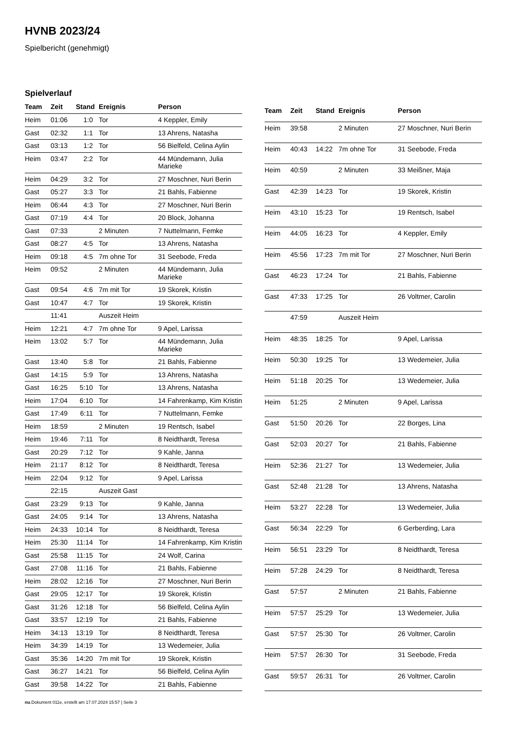HVNB 2023/24
Spielbericht (genehmigt)
Spielverlauf
| Team | Zeit | Stand | Ereignis | Person |
| --- | --- | --- | --- | --- |
| Heim | 01:06 | 1:0 | Tor | 4 Keppler, Emily |
| Gast | 02:32 | 1:1 | Tor | 13 Ahrens, Natasha |
| Gast | 03:13 | 1:2 | Tor | 56 Bielfeld, Celina Aylin |
| Heim | 03:47 | 2:2 | Tor | 44 Mündemann, Julia Marieke |
| Heim | 04:29 | 3:2 | Tor | 27 Moschner, Nuri Berin |
| Gast | 05:27 | 3:3 | Tor | 21 Bahls, Fabienne |
| Heim | 06:44 | 4:3 | Tor | 27 Moschner, Nuri Berin |
| Gast | 07:19 | 4:4 | Tor | 20 Block, Johanna |
| Gast | 07:33 | | 2 Minuten | 7 Nuttelmann, Femke |
| Gast | 08:27 | 4:5 | Tor | 13 Ahrens, Natasha |
| Heim | 09:18 | 4:5 | 7m ohne Tor | 31 Seebode, Freda |
| Heim | 09:52 | | 2 Minuten | 44 Mündemann, Julia Marieke |
| Gast | 09:54 | 4:6 | 7m mit Tor | 19 Skorek, Kristin |
| Gast | 10:47 | 4:7 | Tor | 19 Skorek, Kristin |
| | 11:41 | | Auszeit Heim | |
| Heim | 12:21 | 4:7 | 7m ohne Tor | 9 Apel, Larissa |
| Heim | 13:02 | 5:7 | Tor | 44 Mündemann, Julia Marieke |
| Gast | 13:40 | 5:8 | Tor | 21 Bahls, Fabienne |
| Gast | 14:15 | 5:9 | Tor | 13 Ahrens, Natasha |
| Gast | 16:25 | 5:10 | Tor | 13 Ahrens, Natasha |
| Heim | 17:04 | 6:10 | Tor | 14 Fahrenkamp, Kim Kristin |
| Gast | 17:49 | 6:11 | Tor | 7 Nuttelmann, Femke |
| Heim | 18:59 | | 2 Minuten | 19 Rentsch, Isabel |
| Heim | 19:46 | 7:11 | Tor | 8 Neidthardt, Teresa |
| Gast | 20:29 | 7:12 | Tor | 9 Kahle, Janna |
| Heim | 21:17 | 8:12 | Tor | 8 Neidthardt, Teresa |
| Heim | 22:04 | 9:12 | Tor | 9 Apel, Larissa |
| | 22:15 | | Auszeit Gast | |
| Gast | 23:29 | 9:13 | Tor | 9 Kahle, Janna |
| Gast | 24:05 | 9:14 | Tor | 13 Ahrens, Natasha |
| Heim | 24:33 | 10:14 | Tor | 8 Neidthardt, Teresa |
| Heim | 25:30 | 11:14 | Tor | 14 Fahrenkamp, Kim Kristin |
| Gast | 25:58 | 11:15 | Tor | 24 Wolf, Carina |
| Gast | 27:08 | 11:16 | Tor | 21 Bahls, Fabienne |
| Heim | 28:02 | 12:16 | Tor | 27 Moschner, Nuri Berin |
| Gast | 29:05 | 12:17 | Tor | 19 Skorek, Kristin |
| Gast | 31:26 | 12:18 | Tor | 56 Bielfeld, Celina Aylin |
| Gast | 33:57 | 12:19 | Tor | 21 Bahls, Fabienne |
| Heim | 34:13 | 13:19 | Tor | 8 Neidthardt, Teresa |
| Heim | 34:39 | 14:19 | Tor | 13 Wedemeier, Julia |
| Gast | 35:36 | 14:20 | 7m mit Tor | 19 Skorek, Kristin |
| Gast | 36:27 | 14:21 | Tor | 56 Bielfeld, Celina Aylin |
| Gast | 39:58 | 14:22 | Tor | 21 Bahls, Fabienne |
| Team | Zeit | Stand | Ereignis | Person |
| --- | --- | --- | --- | --- |
| Heim | 39:58 | | 2 Minuten | 27 Moschner, Nuri Berin |
| Heim | 40:43 | 14:22 | 7m ohne Tor | 31 Seebode, Freda |
| Heim | 40:59 | | 2 Minuten | 33 Meißner, Maja |
| Gast | 42:39 | 14:23 | Tor | 19 Skorek, Kristin |
| Heim | 43:10 | 15:23 | Tor | 19 Rentsch, Isabel |
| Heim | 44:05 | 16:23 | Tor | 4 Keppler, Emily |
| Heim | 45:56 | 17:23 | 7m mit Tor | 27 Moschner, Nuri Berin |
| Gast | 46:23 | 17:24 | Tor | 21 Bahls, Fabienne |
| Gast | 47:33 | 17:25 | Tor | 26 Voltmer, Carolin |
| | 47:59 | | Auszeit Heim | |
| Heim | 48:35 | 18:25 | Tor | 9 Apel, Larissa |
| Heim | 50:30 | 19:25 | Tor | 13 Wedemeier, Julia |
| Heim | 51:18 | 20:25 | Tor | 13 Wedemeier, Julia |
| Heim | 51:25 | | 2 Minuten | 9 Apel, Larissa |
| Gast | 51:50 | 20:26 | Tor | 22 Borges, Lina |
| Gast | 52:03 | 20:27 | Tor | 21 Bahls, Fabienne |
| Heim | 52:36 | 21:27 | Tor | 13 Wedemeier, Julia |
| Gast | 52:48 | 21:28 | Tor | 13 Ahrens, Natasha |
| Heim | 53:27 | 22:28 | Tor | 13 Wedemeier, Julia |
| Gast | 56:34 | 22:29 | Tor | 6 Gerberding, Lara |
| Heim | 56:51 | 23:29 | Tor | 8 Neidthardt, Teresa |
| Heim | 57:28 | 24:29 | Tor | 8 Neidthardt, Teresa |
| Gast | 57:57 | | 2 Minuten | 21 Bahls, Fabienne |
| Heim | 57:57 | 25:29 | Tor | 13 Wedemeier, Julia |
| Gast | 57:57 | 25:30 | Tor | 26 Voltmer, Carolin |
| Heim | 57:57 | 26:30 | Tor | 31 Seebode, Freda |
| Gast | 59:57 | 26:31 | Tor | 26 Voltmer, Carolin |
nu.Dokument 011e, erstellt am 17.07.2024 15:57 | Seite 3